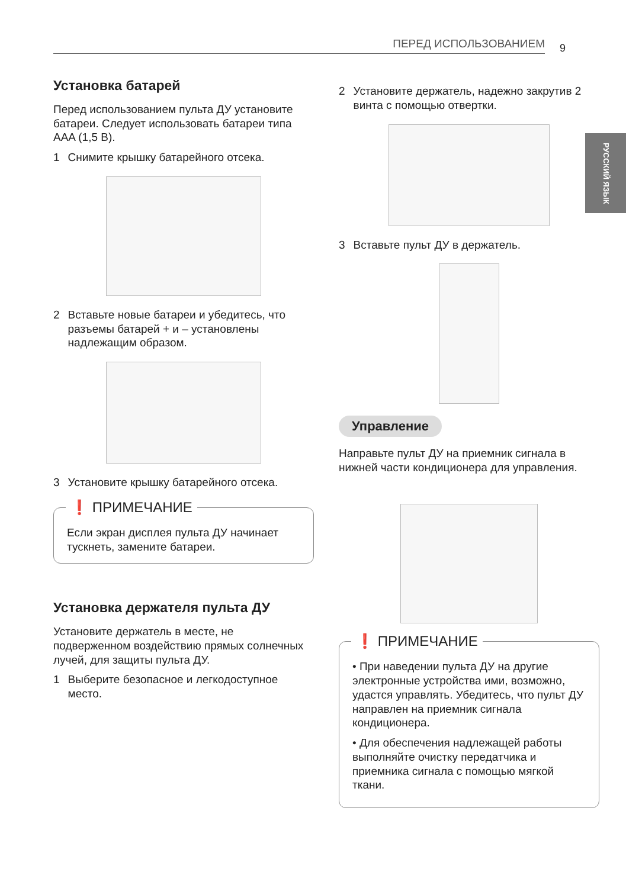ПЕРЕД ИСПОЛЬЗОВАНИЕМ 9
РУССКИЙ ЯЗЫК
Установка батарей
Перед использованием пульта ДУ установите батареи. Следует использовать батареи типа AAA (1,5 В).
1 Снимите крышку батарейного отсека.
2 Вставьте новые батареи и убедитесь, что разъемы батарей + и – установлены надлежащим образом.
3 Установите крышку батарейного отсека.
❗ ПРИМЕЧАНИЕ
Если экран дисплея пульта ДУ начинает тускнеть, замените батареи.
Установка держателя пульта ДУ
Установите держатель в месте, не подверженном воздействию прямых солнечных лучей, для защиты пульта ДУ.
1 Выберите безопасное и легкодоступное место.
2 Установите держатель, надежно закрутив 2 винта с помощью отвертки.
3 Вставьте пульт ДУ в держатель.
Управление
Направьте пульт ДУ на приемник сигнала в нижней части кондиционера для управления.
❗ ПРИМЕЧАНИЕ
• При наведении пульта ДУ на другие электронные устройства ими, возможно, удастся управлять. Убедитесь, что пульт ДУ направлен на приемник сигнала кондиционера.
• Для обеспечения надлежащей работы выполняйте очистку передатчика и приемника сигнала с помощью мягкой ткани.